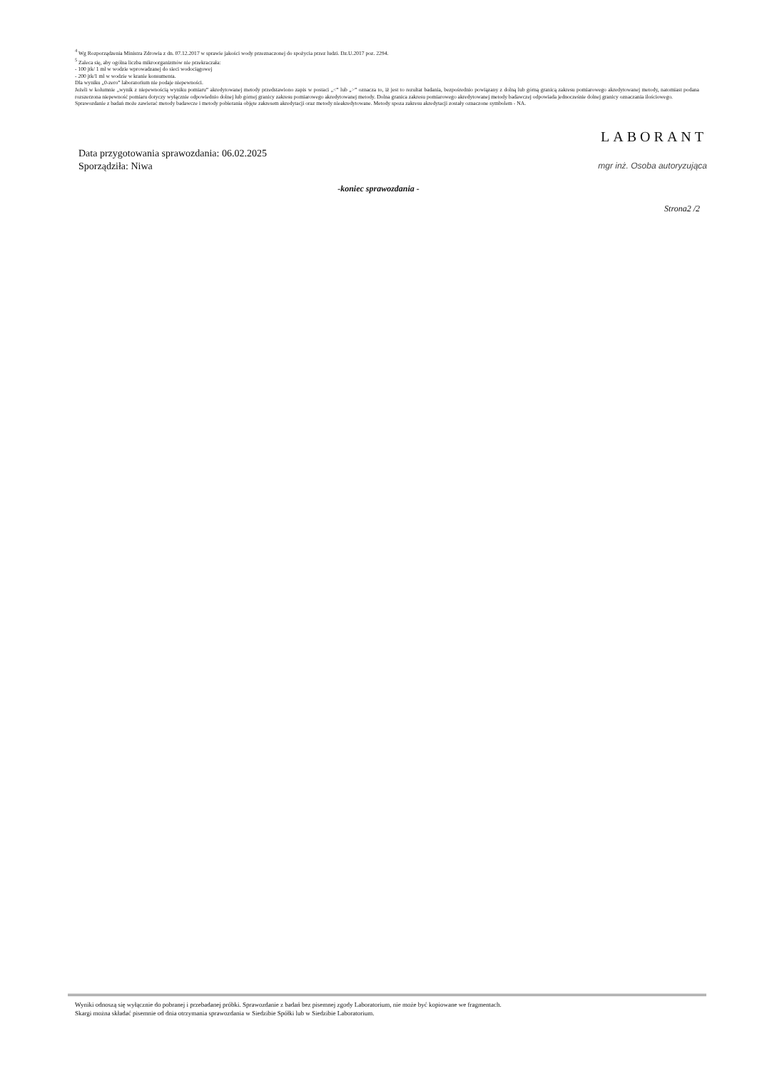<sup>4</sup> Wg Rozporządzenia Ministra Zdrowia z dn. 07.12.2017 w sprawie jakości wody przeznaczonej do spożycia przez ludzi. Dz.U.2017 poz. 2294.
<sup>5</sup> Zaleca się, aby ogólna liczba mikroorganizmów nie przekraczała:
- 100 jtk/ 1 ml w wodzie wprowadzanej do sieci wodociągowej
- 200 jtk/1 ml w wodzie w kranie konsumenta.
Dla wyniku „0-zero” laboratorium nie podaje niepewności.
Jeżeli w kolumnie „wynik z niepewnością wyniku pomiaru” akredytowanej metody przedstawiono zapis w postaci „<” lub „>” oznacza to, iż jest to rezultat badania, bezpośrednio powiązany z dolną lub górną granicą zakresu pomiarowego akredytowanej metody, natomiast podana rozszerzona niepewność pomiaru dotyczy wyłącznie odpowiednio dolnej lub górnej granicy zakresu pomiarowego akredytowanej metody. Dolna granica zakresu pomiarowego akredytowanej metody badawczej odpowiada jednocześnie dolnej granicy oznaczania ilościowego.
Sprawozdanie z badań może zawierać metody badawcze i metody pobierania objęte zakresem akredytacji oraz metody nieakredytowane. Metody spoza zakresu akredytacji zostały oznaczone symbolem - NA.
LABORANT
mgr inż. Osoba autoryzująca
Data przygotowania sprawozdania: 06.02.2025
Sporządziła: Niwa
-koniec sprawozdania -
Strona2 /2
Wyniki odnoszą się wyłącznie do pobranej i przebadanej próbki. Sprawozdanie z badań bez pisemnej zgody Laboratorium, nie może być kopiowane we fragmentach.
Skargi można składać pisemnie od dnia otrzymania sprawozdania w Siedzibie Spółki lub w Siedzibie Laboratorium.